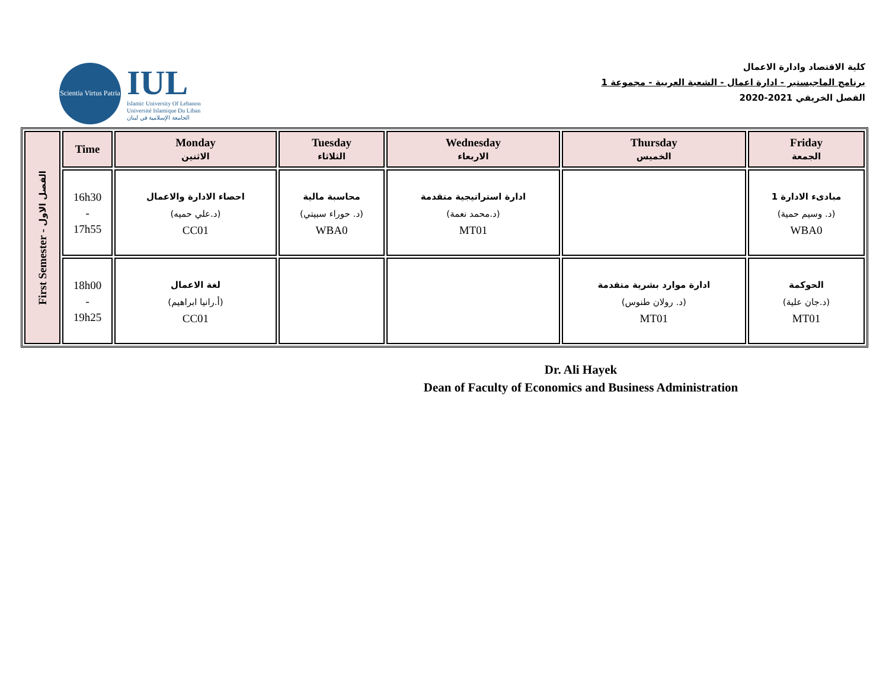Scientia Virtus Patria
IUL
Islamic University Of Lebanon
Université Islamique Du Liban
الجامعة الإسلامية في لبنان
كلية الاقتصاد وادارة الاعمال
برنامج الماجيستير - ادارة اعمال - الشعبة العربية - مجموعة 1
الفصل الخريفي 2021-2020
| First Semester - الفصل الاول | Time | Monday الاثنين | Tuesday الثلاثاء | Wednesday الاربعاء | Thursday الخميس | Friday الجمعة |
| | 16h30 - 17h55 | احصاء الادارة والاعمال (د.علي حميه) CC01 | محاسبة مالية (د. حوراء سبيتي) WBA0 | ادارة استراتيجية متقدمة (د.محمد نعمة) MT01 | | مبادىء الادارة 1 (د. وسيم حمية) WBA0 |
| | 18h00 - 19h25 | لغة الاعمال (أ.رانيا ابراهيم) CC01 | | | ادارة موارد بشرية متقدمة (د. رولان طنوس) MT01 | الحوكمة (د.جان علية) MT01 |
Dr. Ali Hayek
Dean of Faculty of Economics and Business Administration